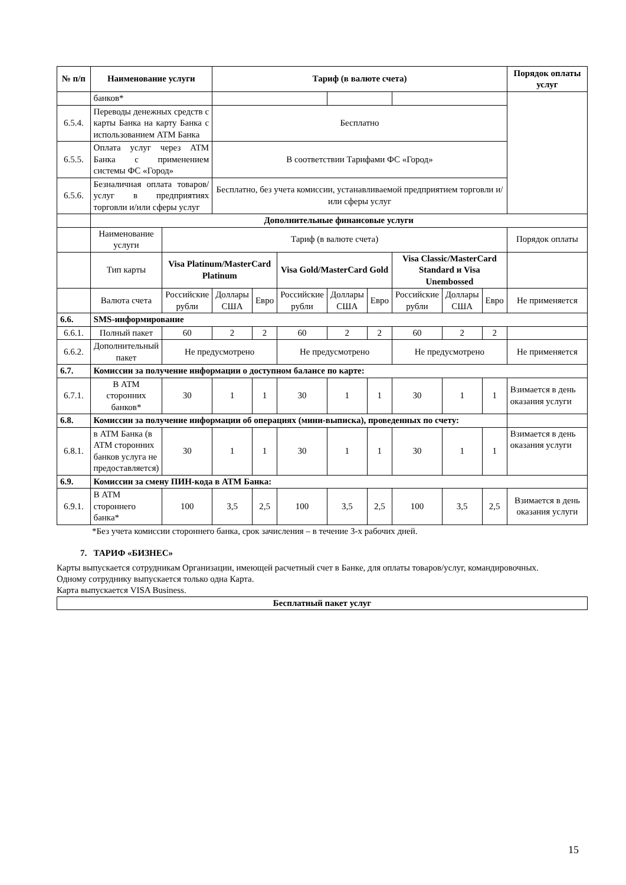| № п/п | Наименование услуги | | Тариф (в валюте счета) | | | | | | | | Порядок оплаты услуг |
| --- | --- | --- | --- | --- | --- | --- | --- | --- | --- | --- | --- |
| | банков* | | | | | | | | | | |
| 6.5.4. | Переводы денежных средств с карты Банка на карту Банка с использованием АТМ Банка | | Бесплатно | | | | | | | | |
| 6.5.5. | Оплата услуг через АТМ Банка с применением системы ФС «Город» | | В соответствии Тарифами ФС «Город» | | | | | | | | |
| 6.5.6. | Безналичная оплата товаров/услуг в предприятиях торговли и/или сферы услуг | | Бесплатно, без учета комиссии, устанавливаемой предприятием торговли и/или сферы услуг | | | | | | | | |
| | Дополнительные финансовые услуги | | | | | | | | | | |
| | Наименование услуги | Тариф (в валюте счета) | | | | | | | | | Порядок оплаты |
| | Тип карты | Visa Platinum/MasterCard Platinum | | | Visa Gold/MasterCard Gold | | | Visa Classic/MasterCard Standard и Visa Unembossed | | | |
| | Валюта счета | Российские рубли | Доллары США | Евро | Российские рубли | Доллары США | Евро | Российские рубли | Доллары США | Евро | Не применяется |
| 6.6. | SMS-информирование | | | | | | | | | | |
| 6.6.1. | Полный пакет | 60 | 2 | 2 | 60 | 2 | 2 | 60 | 2 | 2 | |
| 6.6.2. | Дополнительный пакет | Не предусмотрено | | | Не предусмотрено | | | Не предусмотрено | | | Не применяется |
| 6.7. | Комиссии за получение информации о доступном балансе по карте: | | | | | | | | | | |
| 6.7.1. | В АТМ сторонних банков* | 30 | 1 | 1 | 30 | 1 | 1 | 30 | 1 | 1 | Взимается в день оказания услуги |
| 6.8. | Комиссии за получение информации об операциях (мини-выписка), проведенных по счету: | | | | | | | | | | |
| 6.8.1. | в АТМ Банка (в АТМ сторонних банков услуга не предоставляется) | 30 | 1 | 1 | 30 | 1 | 1 | 30 | 1 | 1 | Взимается в день оказания услуги |
| 6.9. | Комиссии за смену ПИН-кода в АТМ Банка: | | | | | | | | | | |
| 6.9.1. | В АТМ стороннего банка* | 100 | 3,5 | 2,5 | 100 | 3,5 | 2,5 | 100 | 3,5 | 2,5 | Взимается в день оказания услуги |
*Без учета комиссии стороннего банка, срок зачисления – в течение 3-х рабочих дней.
7. ТАРИФ «БИЗНЕС»
Карты выпускается сотрудникам Организации, имеющей расчетный счет в Банке, для оплаты товаров/услуг, командировочных.
Одному сотруднику выпускается только одна Карта.
Карта выпускается VISA Business.
| Бесплатный пакет услуг |
15